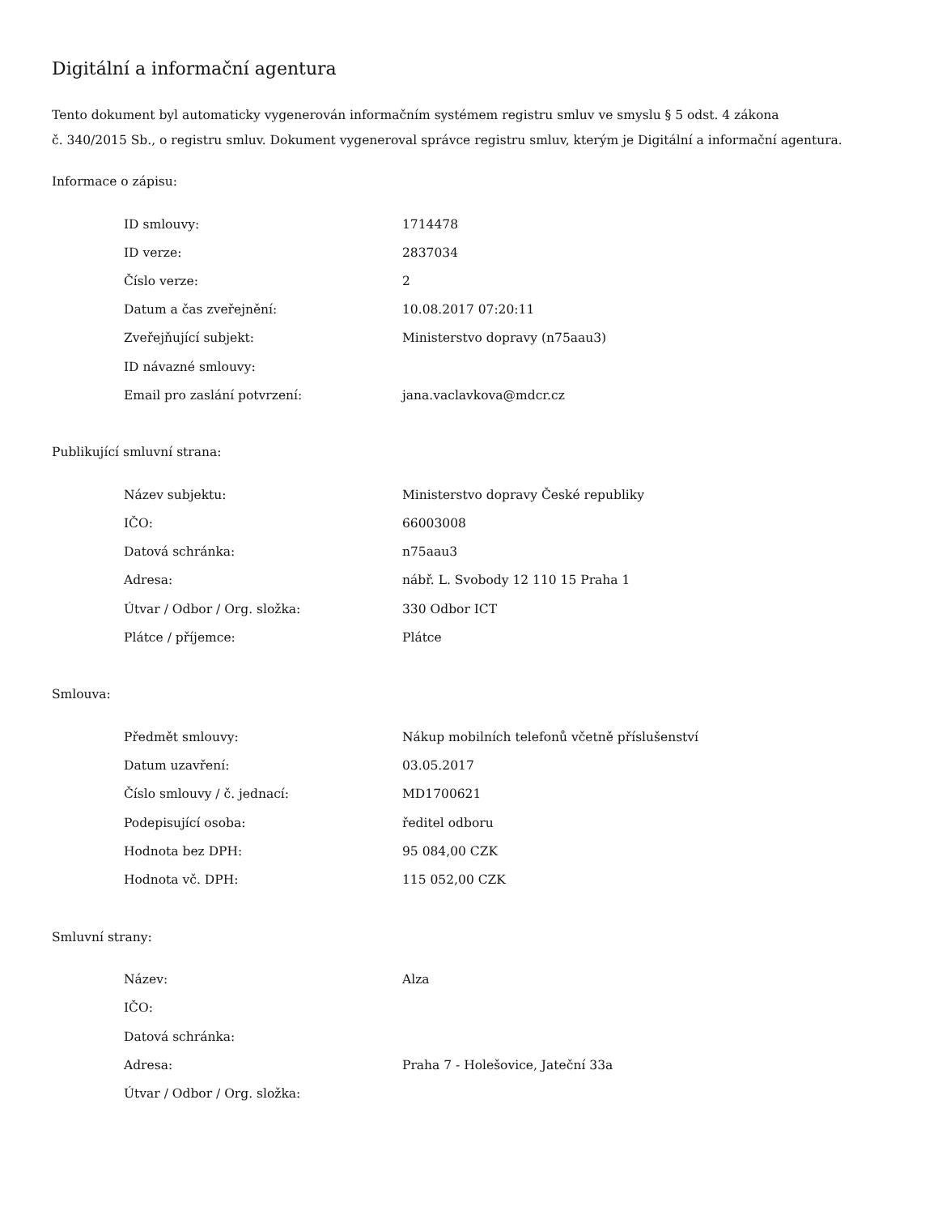Digitální a informační agentura
Tento dokument byl automaticky vygenerován informačním systémem registru smluv ve smyslu § 5 odst. 4 zákona
č. 340/2015 Sb., o registru smluv. Dokument vygeneroval správce registru smluv, kterým je Digitální a informační agentura.
Informace o zápisu:
| ID smlouvy: | 1714478 |
| ID verze: | 2837034 |
| Číslo verze: | 2 |
| Datum a čas zveřejnění: | 10.08.2017 07:20:11 |
| Zveřejňující subjekt: | Ministerstvo dopravy (n75aau3) |
| ID návazné smlouvy: | |
| Email pro zaslání potvrzení: | jana.vaclavkova@mdcr.cz |
Publikující smluvní strana:
| Název subjektu: | Ministerstvo dopravy České republiky |
| IČO: | 66003008 |
| Datová schránka: | n75aau3 |
| Adresa: | nábř. L. Svobody 12 110 15 Praha 1 |
| Útvar / Odbor / Org. složka: | 330 Odbor ICT |
| Plátce / příjemce: | Plátce |
Smlouva:
| Předmět smlouvy: | Nákup mobilních telefonů včetně příslušenství |
| Datum uzavření: | 03.05.2017 |
| Číslo smlouvy / č. jednací: | MD1700621 |
| Podepisující osoba: | ředitel odboru |
| Hodnota bez DPH: | 95 084,00 CZK |
| Hodnota vč. DPH: | 115 052,00 CZK |
Smluvní strany:
| Název: | Alza |
| IČO: | |
| Datová schránka: | |
| Adresa: | Praha 7 - Holešovice, Jateční 33a |
| Útvar / Odbor / Org. složka: | |